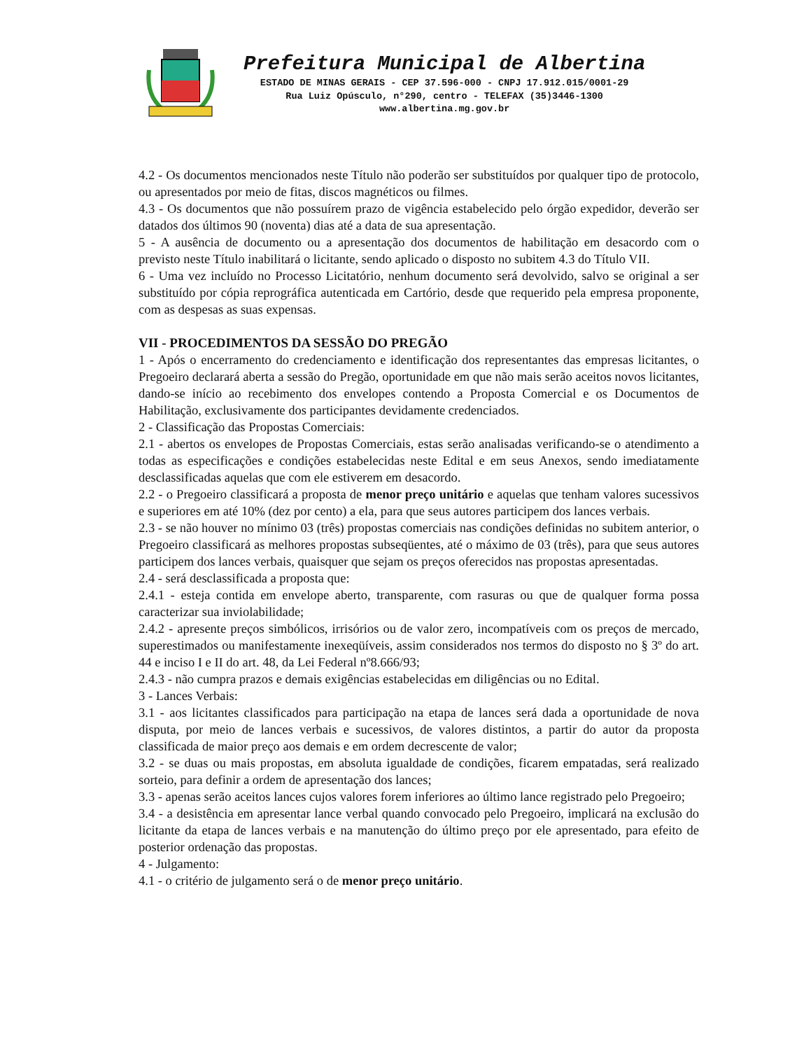Prefeitura Municipal de Albertina
ESTADO DE MINAS GERAIS - CEP 37.596-000 - CNPJ 17.912.015/0001-29
Rua Luiz Opúsculo, n°290, centro - TELEFAX (35)3446-1300
www.albertina.mg.gov.br
4.2 - Os documentos mencionados neste Título não poderão ser substituídos por qualquer tipo de protocolo, ou apresentados por meio de fitas, discos magnéticos ou filmes.
4.3 - Os documentos que não possuírem prazo de vigência estabelecido pelo órgão expedidor, deverão ser datados dos últimos 90 (noventa) dias até a data de sua apresentação.
5 - A ausência de documento ou a apresentação dos documentos de habilitação em desacordo com o previsto neste Título inabilitará o licitante, sendo aplicado o disposto no subitem 4.3 do Título VII.
6 - Uma vez incluído no Processo Licitatório, nenhum documento será devolvido, salvo se original a ser substituído por cópia reprográfica autenticada em Cartório, desde que requerido pela empresa proponente, com as despesas as suas expensas.
VII - PROCEDIMENTOS DA SESSÃO DO PREGÃO
1 - Após o encerramento do credenciamento e identificação dos representantes das empresas licitantes, o Pregoeiro declarará aberta a sessão do Pregão, oportunidade em que não mais serão aceitos novos licitantes, dando-se início ao recebimento dos envelopes contendo a Proposta Comercial e os Documentos de Habilitação, exclusivamente dos participantes devidamente credenciados.
2 - Classificação das Propostas Comerciais:
2.1 - abertos os envelopes de Propostas Comerciais, estas serão analisadas verificando-se o atendimento a todas as especificações e condições estabelecidas neste Edital e em seus Anexos, sendo imediatamente desclassificadas aquelas que com ele estiverem em desacordo.
2.2 - o Pregoeiro classificará a proposta de menor preço unitário e aquelas que tenham valores sucessivos e superiores em até 10% (dez por cento) a ela, para que seus autores participem dos lances verbais.
2.3 - se não houver no mínimo 03 (três) propostas comerciais nas condições definidas no subitem anterior, o Pregoeiro classificará as melhores propostas subseqüentes, até o máximo de 03 (três), para que seus autores participem dos lances verbais, quaisquer que sejam os preços oferecidos nas propostas apresentadas.
2.4 - será desclassificada a proposta que:
2.4.1 - esteja contida em envelope aberto, transparente, com rasuras ou que de qualquer forma possa caracterizar sua inviolabilidade;
2.4.2 - apresente preços simbólicos, irrisórios ou de valor zero, incompatíveis com os preços de mercado, superestimados ou manifestamente inexeqüíveis, assim considerados nos termos do disposto no § 3º do art. 44 e inciso I e II do art. 48, da Lei Federal nº8.666/93;
2.4.3 - não cumpra prazos e demais exigências estabelecidas em diligências ou no Edital.
3 - Lances Verbais:
3.1 - aos licitantes classificados para participação na etapa de lances será dada a oportunidade de nova disputa, por meio de lances verbais e sucessivos, de valores distintos, a partir do autor da proposta classificada de maior preço aos demais e em ordem decrescente de valor;
3.2 - se duas ou mais propostas, em absoluta igualdade de condições, ficarem empatadas, será realizado sorteio, para definir a ordem de apresentação dos lances;
3.3 - apenas serão aceitos lances cujos valores forem inferiores ao último lance registrado pelo Pregoeiro;
3.4 - a desistência em apresentar lance verbal quando convocado pelo Pregoeiro, implicará na exclusão do licitante da etapa de lances verbais e na manutenção do último preço por ele apresentado, para efeito de posterior ordenação das propostas.
4 - Julgamento:
4.1 - o critério de julgamento será o de menor preço unitário.